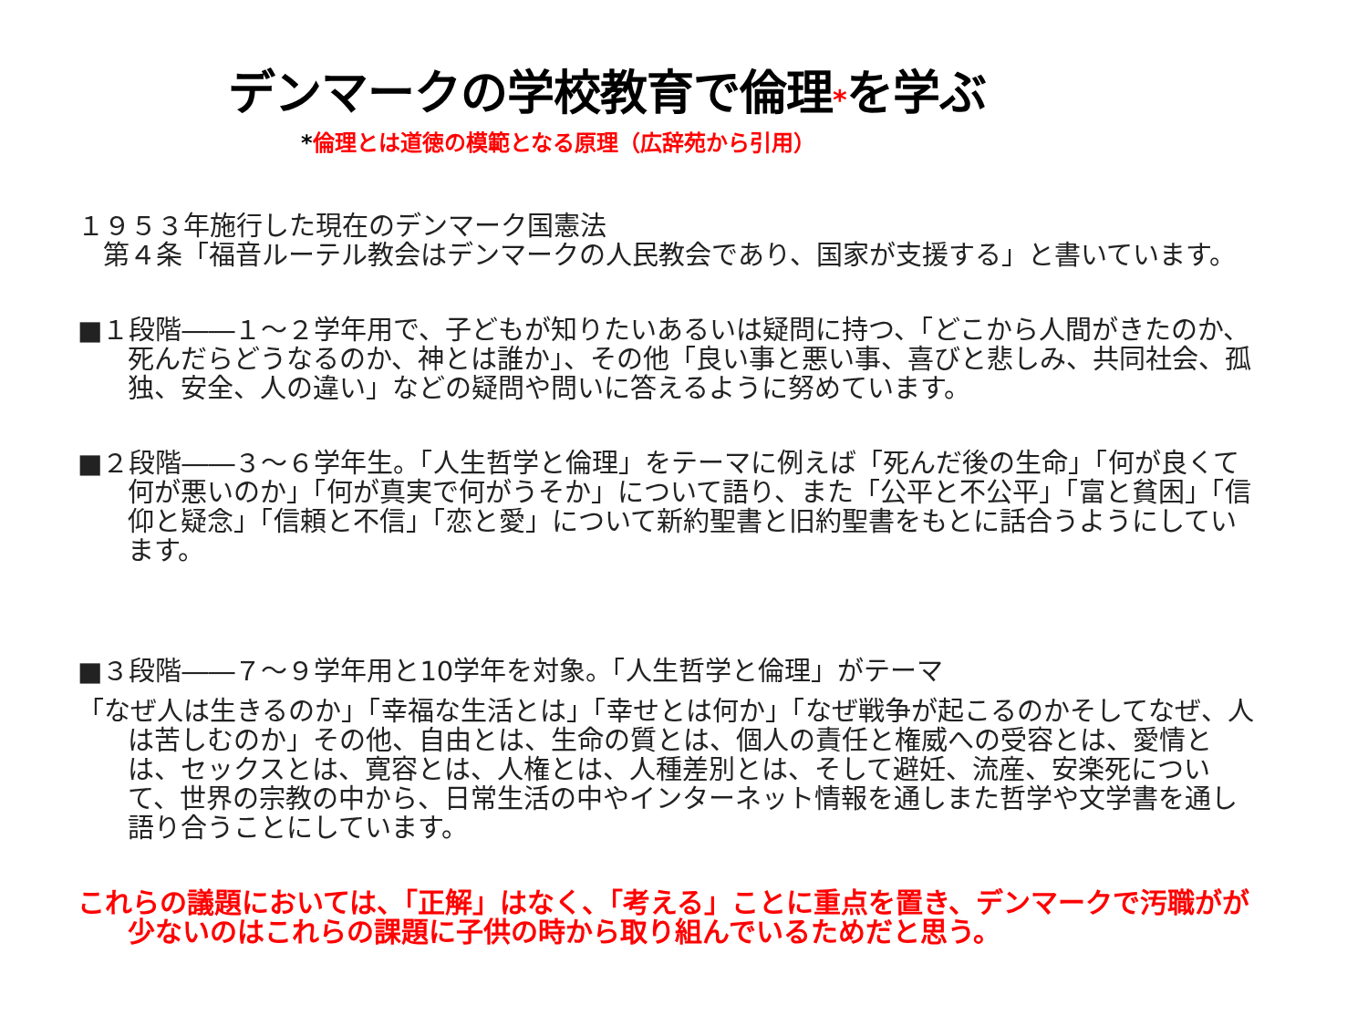デンマークの学校教育で倫理*を学ぶ
*倫理とは道徳の模範となる原理（広辞苑から引用）
１９５３年施行した現在のデンマーク国憲法
第４条「福音ルーテル教会はデンマークの人民教会であり、国家が支援する」と書いています。
■１段階――１～２学年用で、子どもが知りたいあるいは疑問に持つ、「どこから人間がきたのか、死んだらどうなるのか、神とは誰か」、その他「良い事と悪い事、喜びと悲しみ、共同社会、孤独、安全、人の違い」などの疑問や問いに答えるように努めています。
■２段階――３～６学年生。「人生哲学と倫理」をテーマに例えば「死んだ後の生命」「何が良くて何が悪いのか」「何が真実で何がうそか」について語り、また「公平と不公平」「富と貧困」「信仰と疑念」「信頼と不信」「恋と愛」について新約聖書と旧約聖書をもとに話合うようにしています。
■３段階――７～９学年用と10学年を対象。「人生哲学と倫理」がテーマ
「なぜ人は生きるのか」「幸福な生活とは」「幸せとは何か」「なぜ戦争が起こるのかそしてなぜ、人は苦しむのか」その他、自由とは、生命の質とは、個人の責任と権威への受容とは、愛情とは、セックスとは、寛容とは、人権とは、人種差別とは、そして避妊、流産、安楽死について、世界の宗教の中から、日常生活の中やインターネット情報を通しまた哲学や文学書を通し語り合うことにしています。
これらの議題においては、「正解」はなく、「考える」ことに重点を置き、デンマークで汚職がが少ないのはこれらの課題に子供の時から取り組んでいるためだと思う。